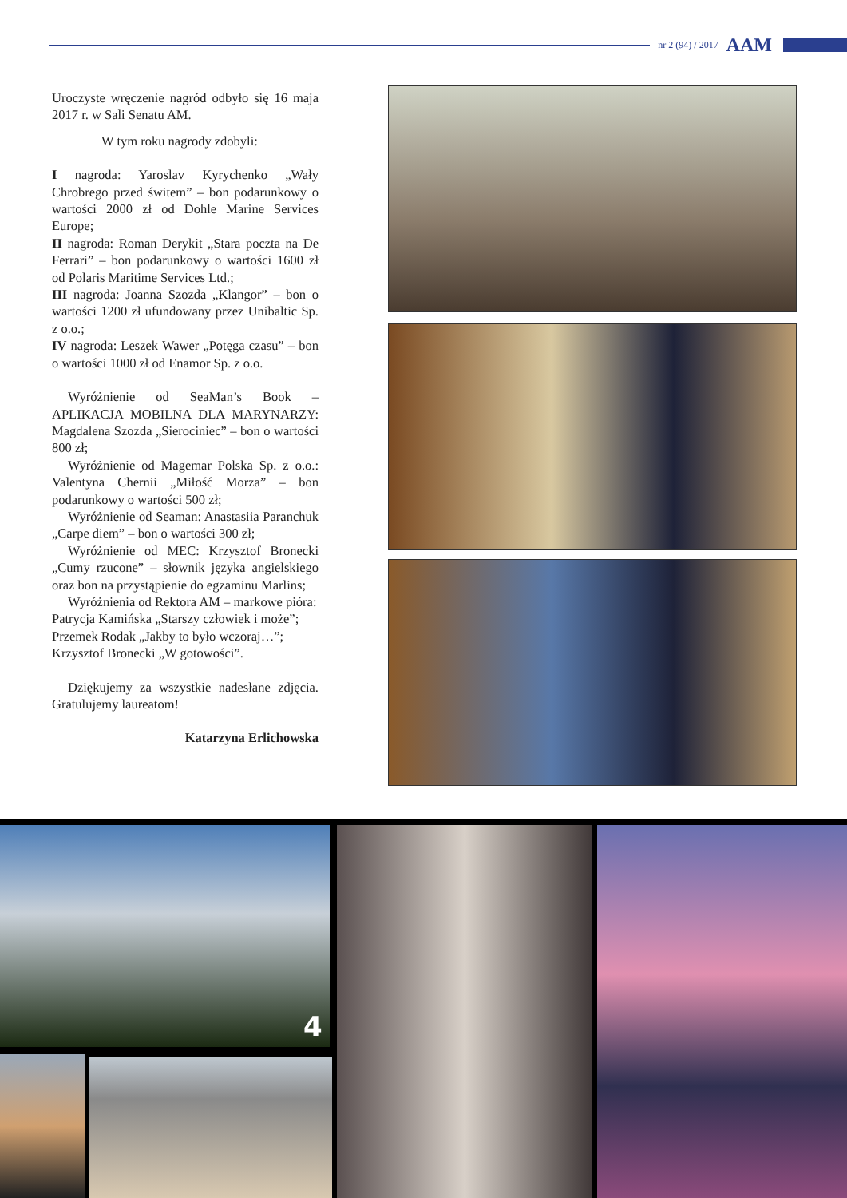nr 2 (94) / 2017 AAM
Uroczyste wręczenie nagród odbyło się 16 maja 2017 r. w Sali Senatu AM.
W tym roku nagrody zdobyli:
I nagroda: Yaroslav Kyrychenko „Wały Chrobrego przed świtem” – bon podarunkowy o wartości 2000 zł od Dohle Marine Services Europe;
II nagroda: Roman Derykit „Stara poczta na De Ferrari” – bon podarunkowy o wartości 1600 zł od Polaris Maritime Services Ltd.;
III nagroda: Joanna Szozda „Klangor” – bon o wartości 1200 zł ufundowany przez Unibaltic Sp. z o.o.;
IV nagroda: Leszek Wawer „Potęga czasu” – bon o wartości 1000 zł od Enamor Sp. z o.o.
Wyróżnienie od SeaMan’s Book – APLIKACJA MOBILNA DLA MARYNARZY: Magdalena Szozda „Sierociniec” – bon o wartości 800 zł;
Wyróżnienie od Magemar Polska Sp. z o.o.: Valentyna Chernii „Miłość Morza” – bon podarunkowy o wartości 500 zł;
Wyróżnienie od Seaman: Anastasiia Paranchuk „Carpe diem” – bon o wartości 300 zł;
Wyróżnienie od MEC: Krzysztof Bronecki „Cumy rzucone” – słownik języka angielskiego oraz bon na przystąpienie do egzaminu Marlins;
Wyróżnienia od Rektora AM – markowe pióra:
Patrycja Kamińska „Starszy człowiek i może”;
Przemek Rodak „Jakby to było wczoraj…”;
Krzysztof Bronecki „W gotowości”.
Dziękujemy za wszystkie nadesłane zdjęcia. Gratulujemy laureatom!
Katarzyna Erlichowska
4